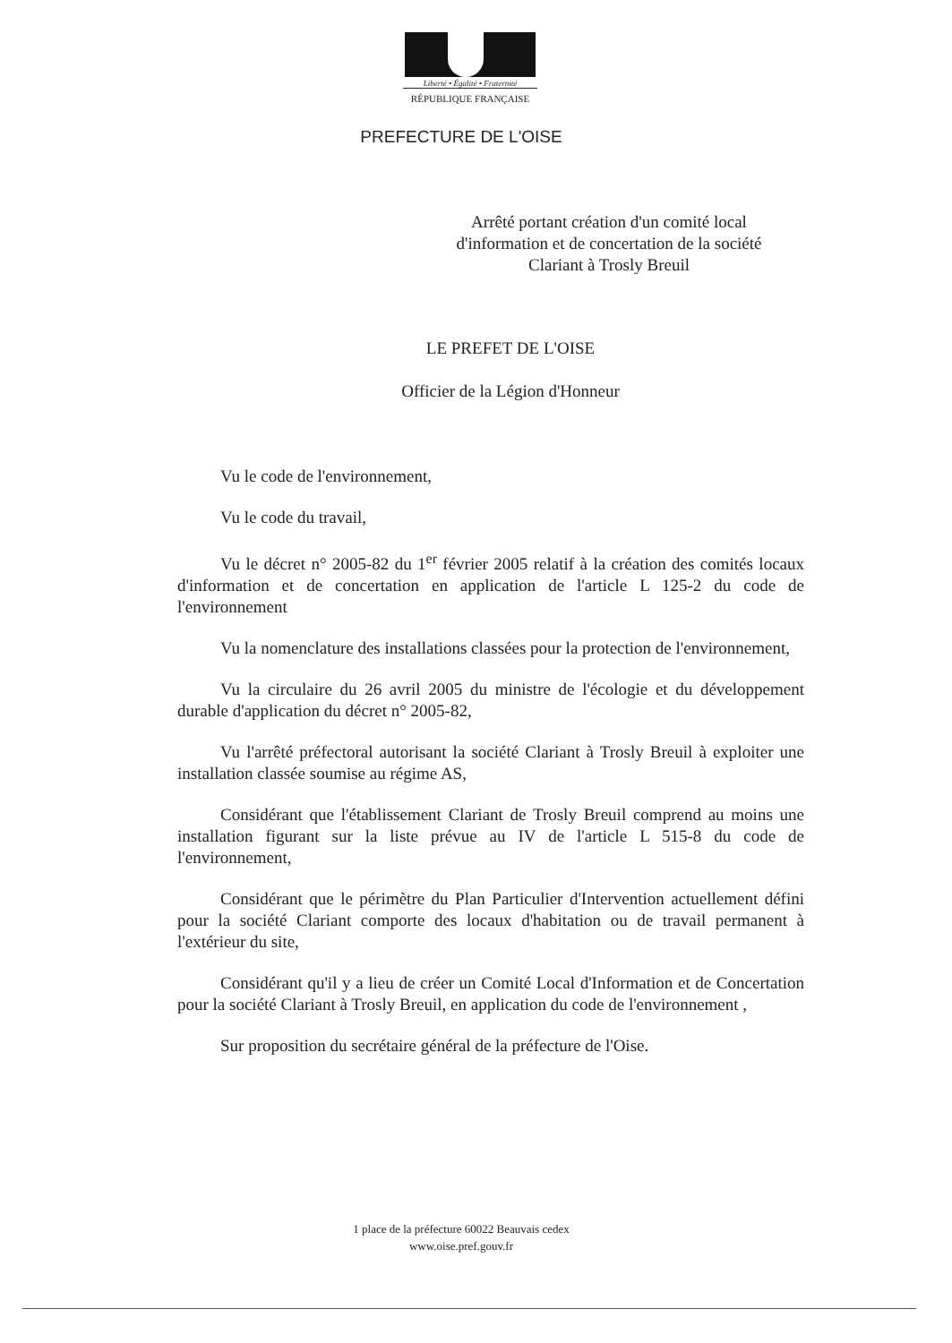Liberté • Égalité • Fraternité
RÉPUBLIQUE FRANÇAISE
PREFECTURE DE L'OISE
Arrêté portant création d'un comité local d'information et de concertation de la société Clariant à Trosly Breuil
LE PREFET DE L'OISE
Officier de la Légion d'Honneur
Vu le code de l'environnement,
Vu le code du travail,
Vu le décret n° 2005-82 du 1<sup>er</sup> février 2005 relatif à la création des comités locaux d'information et de concertation en application de l'article L 125-2 du code de l'environnement
Vu la nomenclature des installations classées pour la protection de l'environnement,
Vu la circulaire du 26 avril 2005 du ministre de l'écologie et du développement durable d'application du décret n° 2005-82,
Vu l'arrêté préfectoral autorisant la société Clariant à Trosly Breuil à exploiter une installation classée soumise au régime AS,
Considérant que l'établissement Clariant de Trosly Breuil comprend au moins une installation figurant sur la liste prévue au IV de l'article L 515-8 du code de l'environnement,
Considérant que le périmètre du Plan Particulier d'Intervention actuellement défini pour la société Clariant comporte des locaux d'habitation ou de travail permanent à l'extérieur du site,
Considérant qu'il y a lieu de créer un Comité Local d'Information et de Concertation pour la société Clariant à Trosly Breuil, en application du code de l'environnement ,
Sur proposition du secrétaire général de la préfecture de l'Oise.
1 place de la préfecture 60022 Beauvais cedex
www.oise.pref.gouv.fr